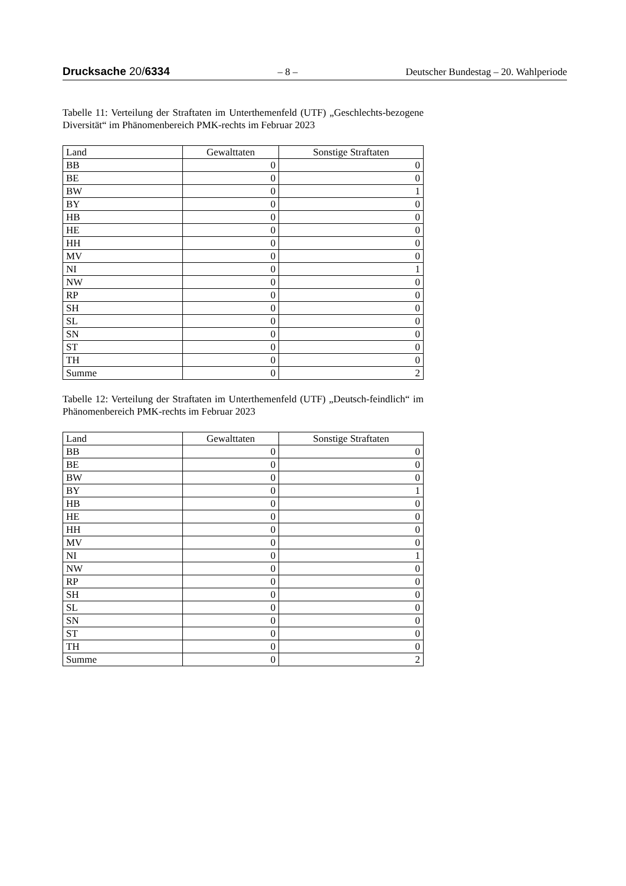Drucksache 20/6334 – 8 – Deutscher Bundestag – 20. Wahlperiode
Tabelle 11: Verteilung der Straftaten im Unterthemenfeld (UTF) „Geschlechts-bezogene Diversität“ im Phänomenbereich PMK-rechts im Februar 2023
| Land | Gewalttaten | Sonstige Straftaten |
| --- | --- | --- |
| BB | 0 | 0 |
| BE | 0 | 0 |
| BW | 0 | 1 |
| BY | 0 | 0 |
| HB | 0 | 0 |
| HE | 0 | 0 |
| HH | 0 | 0 |
| MV | 0 | 0 |
| NI | 0 | 1 |
| NW | 0 | 0 |
| RP | 0 | 0 |
| SH | 0 | 0 |
| SL | 0 | 0 |
| SN | 0 | 0 |
| ST | 0 | 0 |
| TH | 0 | 0 |
| Summe | 0 | 2 |
Tabelle 12: Verteilung der Straftaten im Unterthemenfeld (UTF) „Deutsch-feindlich“ im Phänomenbereich PMK-rechts im Februar 2023
| Land | Gewalttaten | Sonstige Straftaten |
| --- | --- | --- |
| BB | 0 | 0 |
| BE | 0 | 0 |
| BW | 0 | 0 |
| BY | 0 | 1 |
| HB | 0 | 0 |
| HE | 0 | 0 |
| HH | 0 | 0 |
| MV | 0 | 0 |
| NI | 0 | 1 |
| NW | 0 | 0 |
| RP | 0 | 0 |
| SH | 0 | 0 |
| SL | 0 | 0 |
| SN | 0 | 0 |
| ST | 0 | 0 |
| TH | 0 | 0 |
| Summe | 0 | 2 |